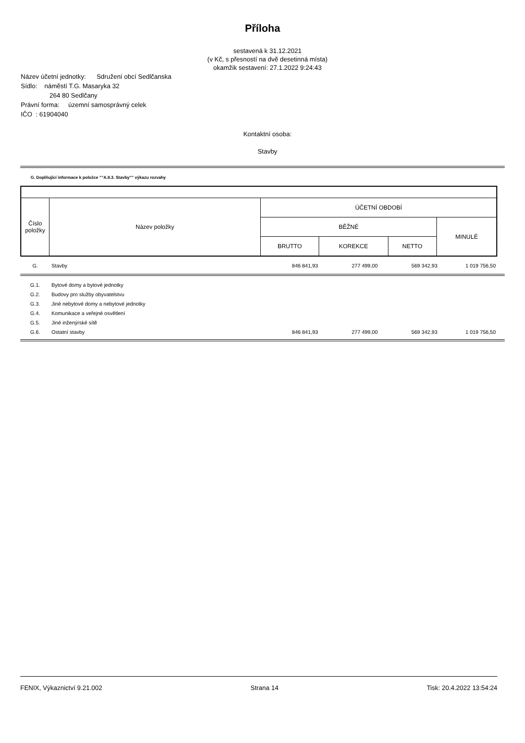Příloha
sestavená k 31.12.2021
(v Kč, s přesností na dvě desetinná místa)
okamžik sestavení: 27.1.2022 9:24:43
Název účetní jednotky: Sdružení obcí Sedlčanska
Sídlo: náměstí T.G. Masaryka 32
264 80 Sedlčany
Právní forma: územní samosprávný celek
IČO : 61904040
Kontaktní osoba:
Stavby
G. Doplňující informace k položce ""A.II.3. Stavby"" výkazu rozvahy
| Číslo položky | Název položky | ÚČETNÍ OBDOBÍ | | | |
| | | BĚŽNÉ | | | MINULÉ |
| | | BRUTTO | KOREKCE | NETTO | |
| G. | Stavby | 846 841,93 | 277 499,00 | 569 342,93 | 1 019 756,50 |
| G.1. | Bytové domy a bytové jednotky | | | | |
| G.2. | Budovy pro služby obyvatelstvu | | | | |
| G.3. | Jiné nebytové domy a nebytové jednotky | | | | |
| G.4. | Komunikace a veřejné osvětlení | | | | |
| G.5. | Jiné inženýrské sítě | | | | |
| G.6. | Ostatní stavby | 846 841,93 | 277 499,00 | 569 342,93 | 1 019 756,50 |
FENIX, Výkaznictví 9.21.002 Strana 14 Tisk: 20.4.2022 13:54:24